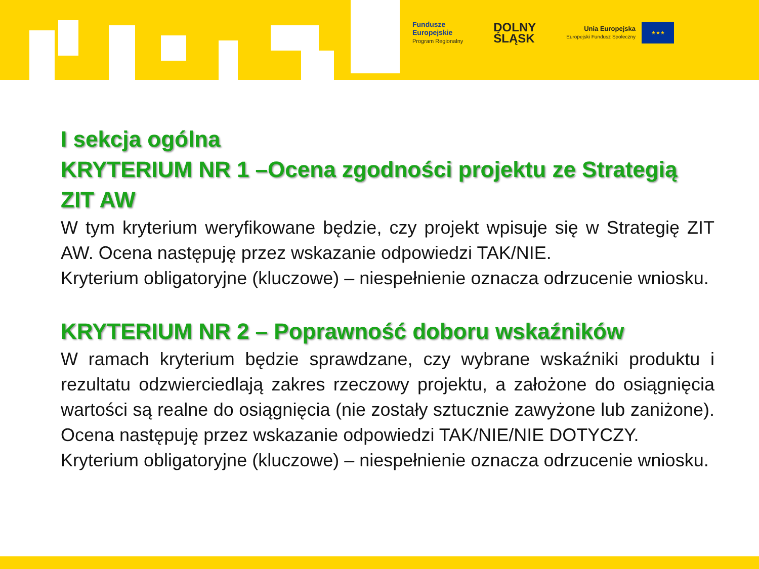Fundusze
Europejskie
Program Regionalny
DOLNY
ŚLĄSK
Unia Europejska
Europejski Fundusz Społeczny
★★★
I sekcja ogólna
KRYTERIUM NR 1 –Ocena zgodności projektu ze Strategią ZIT AW
W tym kryterium weryfikowane będzie, czy projekt wpisuje się w Strategię ZIT AW. Ocena następuję przez wskazanie odpowiedzi TAK/NIE.
Kryterium obligatoryjne (kluczowe) – niespełnienie oznacza odrzucenie wniosku.
KRYTERIUM NR 2 – Poprawność doboru wskaźników
W ramach kryterium będzie sprawdzane, czy wybrane wskaźniki produktu i rezultatu odzwierciedlają zakres rzeczowy projektu, a założone do osiągnięcia wartości są realne do osiągnięcia (nie zostały sztucznie zawyżone lub zaniżone). Ocena następuję przez wskazanie odpowiedzi TAK/NIE/NIE DOTYCZY.
Kryterium obligatoryjne (kluczowe) – niespełnienie oznacza odrzucenie wniosku.